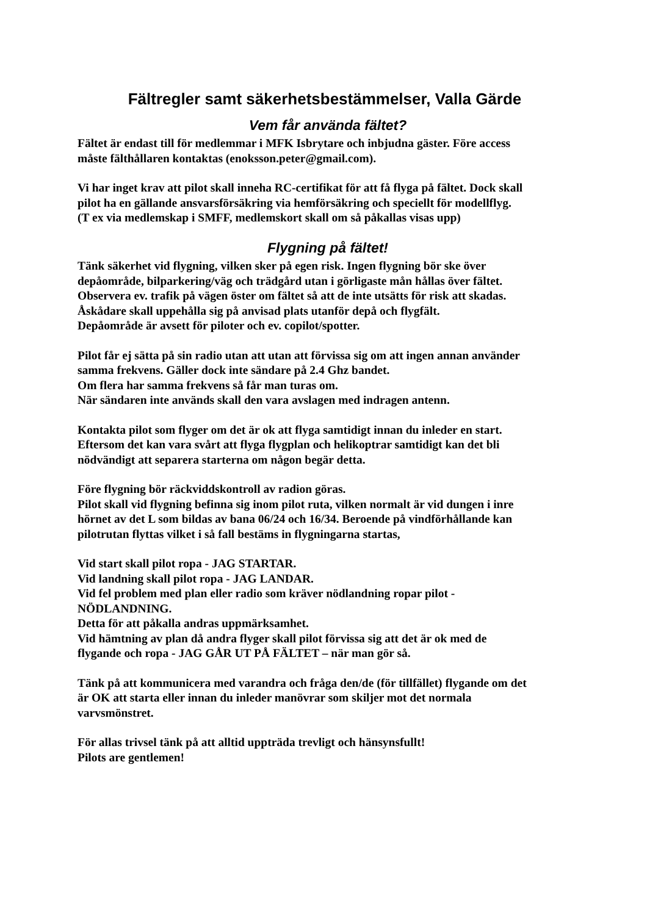Fältregler samt säkerhetsbestämmelser, Valla Gärde
Vem får använda fältet?
Fältet är endast till för medlemmar i MFK Isbrytare och inbjudna gäster. Före access
måste fälthållaren kontaktas (enoksson.peter@gmail.com).
Vi har inget krav att pilot skall inneha RC-certifikat för att få flyga på fältet. Dock skall
pilot ha en gällande ansvarsförsäkring via hemförsäkring och speciellt för modellflyg.
(T ex via medlemskap i SMFF, medlemskort skall om så påkallas visas upp)
Flygning på fältet!
Tänk säkerhet vid flygning, vilken sker på egen risk. Ingen flygning bör ske över
depåområde, bilparkering/väg och trädgård utan i görligaste mån hållas över fältet.
Observera ev. trafik på vägen öster om fältet så att de inte utsätts för risk att skadas.
Åskådare skall uppehålla sig på anvisad plats utanför depå och flygfält.
Depåområde är avsett för piloter och ev. copilot/spotter.
Pilot får ej sätta på sin radio utan att utan att förvissa sig om att ingen annan använder
samma frekvens. Gäller dock inte sändare på 2.4 Ghz bandet.
Om flera har samma frekvens så får man turas om.
När sändaren inte används skall den vara avslagen med indragen antenn.
Kontakta pilot som flyger om det är ok att flyga samtidigt innan du inleder en start.
Eftersom det kan vara svårt att flyga flygplan och helikoptrar samtidigt kan det bli
nödvändigt att separera starterna om någon begär detta.
Före flygning bör räckviddskontroll av radion göras.
Pilot skall vid flygning befinna sig inom pilot ruta, vilken normalt är vid dungen i inre
hörnet av det L som bildas av bana 06/24 och 16/34. Beroende på vindförhållande kan
pilotrutan flyttas vilket i så fall bestäms in flygningarna startas,
Vid start skall pilot ropa - JAG STARTAR.
Vid landning skall pilot ropa - JAG LANDAR.
Vid fel problem med plan eller radio som kräver nödlandning ropar pilot -
NÖDLANDNING.
Detta för att påkalla andras uppmärksamhet.
Vid hämtning av plan då andra flyger skall pilot förvissa sig att det är ok med de
flygande och ropa - JAG GÅR UT PÅ FÄLTET – när man gör så.
Tänk på att kommunicera med varandra och fråga den/de (för tillfället) flygande om det
är OK att starta eller innan du inleder manövrar som skiljer mot det normala
varvsmönstret.
För allas trivsel tänk på att alltid uppträda trevligt och hänsynsfullt!
Pilots are gentlemen!